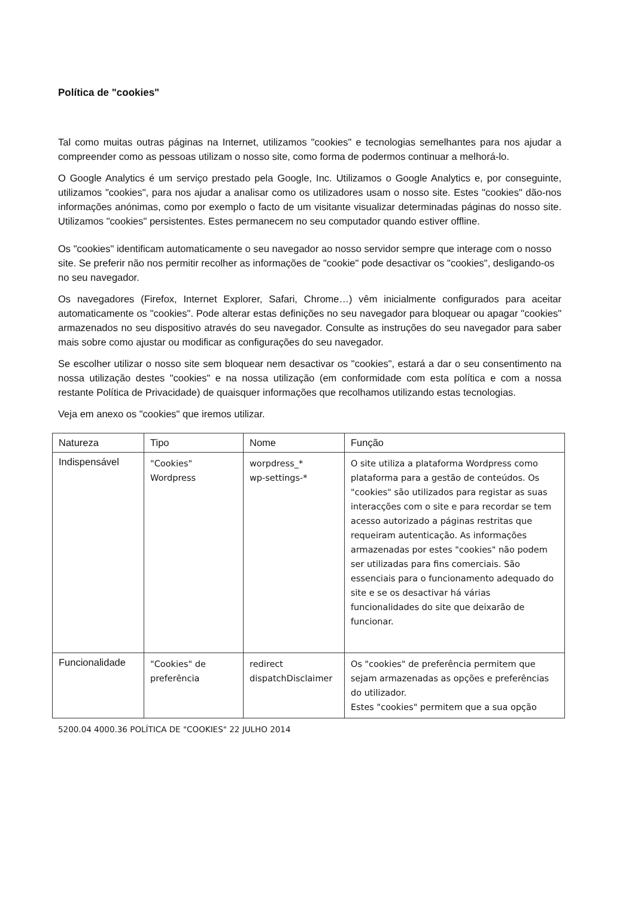Política de "cookies"
Tal como muitas outras páginas na Internet, utilizamos "cookies" e tecnologias semelhantes para nos ajudar a compreender como as pessoas utilizam o nosso site, como forma de podermos continuar a melhorá-lo.
O Google Analytics é um serviço prestado pela Google, Inc. Utilizamos o Google Analytics e, por conseguinte, utilizamos "cookies", para nos ajudar a analisar como os utilizadores usam o nosso site. Estes "cookies" dão-nos informações anónimas, como por exemplo o facto de um visitante visualizar determinadas páginas do nosso site. Utilizamos "cookies" persistentes. Estes permanecem no seu computador quando estiver offline.
Os "cookies" identificam automaticamente o seu navegador ao nosso servidor sempre que interage com o nosso site. Se preferir não nos permitir recolher as informações de "cookie" pode desactivar os "cookies", desligando-os no seu navegador.
Os navegadores (Firefox, Internet Explorer, Safari, Chrome…) vêm inicialmente configurados para aceitar automaticamente os "cookies". Pode alterar estas definições no seu navegador para bloquear ou apagar "cookies" armazenados no seu dispositivo através do seu navegador. Consulte as instruções do seu navegador para saber mais sobre como ajustar ou modificar as configurações do seu navegador.
Se escolher utilizar o nosso site sem bloquear nem desactivar os "cookies", estará a dar o seu consentimento na nossa utilização destes "cookies" e na nossa utilização (em conformidade com esta política e com a nossa restante Política de Privacidade) de quaisquer informações que recolhamos utilizando estas tecnologias.
Veja em anexo os "cookies" que iremos utilizar.
| Natureza | Tipo | Nome | Função |
| --- | --- | --- | --- |
| Indispensável | "Cookies" Wordpress | worpdress_* wp-settings-* | O site utiliza a plataforma Wordpress como plataforma para a gestão de conteúdos. Os "cookies" são utilizados para registar as suas interacções com o site e para recordar se tem acesso autorizado a páginas restritas que requeiram autenticação. As informações armazenadas por estes "cookies" não podem ser utilizadas para fins comerciais. São essenciais para o funcionamento adequado do site e se os desactivar há várias funcionalidades do site que deixarão de funcionar. |
| Funcionalidade | "Cookies" de preferência | redirect dispatchDisclaimer | Os "cookies" de preferência permitem que sejam armazenadas as opções e preferências do utilizador. Estes "cookies" permitem que a sua opção |
5200.04 4000.36 POLÍTICA DE "COOKIES" 22 JULHO 2014